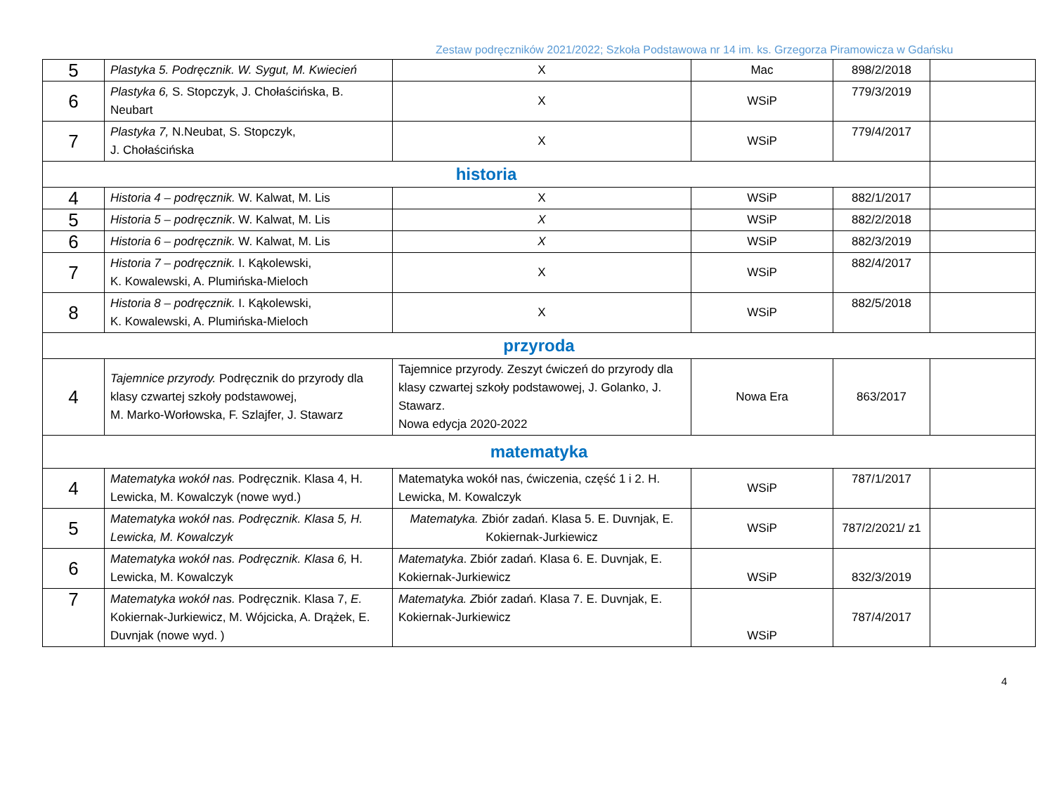Zestaw podręczników 2021/2022; Szkoła Podstawowa nr 14 im. ks. Grzegorza Piramowicza w Gdańsku
| 5 | Plastyka 5. Podręcznik. W. Sygut, M. Kwiecień | X | Mac | 898/2/2018 | |
| 6 | Plastyka 6, S. Stopczyk, J. Chołaścińska, B. Neubart | X | WSiP | 779/3/2019 | |
| 7 | Plastyka 7, N.Neubat, S. Stopczyk, J. Chołaścińska | X | WSiP | 779/4/2017 | |
| historia | | | | | |
| 4 | Historia 4 – podręcznik. W. Kalwat, M. Lis | X | WSiP | 882/1/2017 | |
| 5 | Historia 5 – podręcznik . W. Kalwat, M. Lis | X | WSiP | 882/2/2018 | |
| 6 | Historia 6 – podręcznik. W. Kalwat, M. Lis | X | WSiP | 882/3/2019 | |
| 7 | Historia 7 – podręcznik. I. Kąkolewski, K. Kowalewski, A. Plumińska-Mieloch | X | WSiP | 882/4/2017 | |
| 8 | Historia 8 – podręcznik. I. Kąkolewski, K. Kowalewski, A. Plumińska-Mieloch | X | WSiP | 882/5/2018 | |
| przyroda | | | | | |
| 4 | Tajemnice przyrody. Podręcznik do przyrody dla klasy czwartej szkoły podstawowej, M. Marko-Worłowska, F. Szlajfer, J. Stawarz | Tajemnice przyrody. Zeszyt ćwiczeń do przyrody dla klasy czwartej szkoły podstawowej, J. Golanko, J. Stawarz. Nowa edycja 2020-2022 | Nowa Era | 863/2017 | |
| matematyka | | | | | |
| 4 | Matematyka wokół nas. Podręcznik. Klasa 4, H. Lewicka, M. Kowalczyk (nowe wyd.) | Matematyka wokół nas, ćwiczenia, część 1 i 2. H. Lewicka, M. Kowalczyk | WSiP | 787/1/2017 | |
| 5 | Matematyka wokół nas. Podręcznik. Klasa 5, H. Lewicka, M. Kowalczyk | Matematyka. Zbiór zadań. Klasa 5. E. Duvnjak, E. Kokiernak-Jurkiewicz | WSiP | 787/2/2021/ z1 | |
| 6 | Matematyka wokół nas. Podręcznik. Klasa 6, H. Lewicka, M. Kowalczyk | Matematyka . Zbiór zadań. Klasa 6. E. Duvnjak, E. Kokiernak-Jurkiewicz | WSiP | 832/3/2019 | |
| 7 | Matematyka wokół nas. Podręcznik. Klasa 7, E. Kokiernak-Jurkiewicz, M. Wójcicka, A. Drążek, E. Duvnjak (nowe wyd. ) | Matematyka. Z biór zadań. Klasa 7. E. Duvnjak, E. Kokiernak-Jurkiewicz | WSiP | 787/4/2017 | |
4